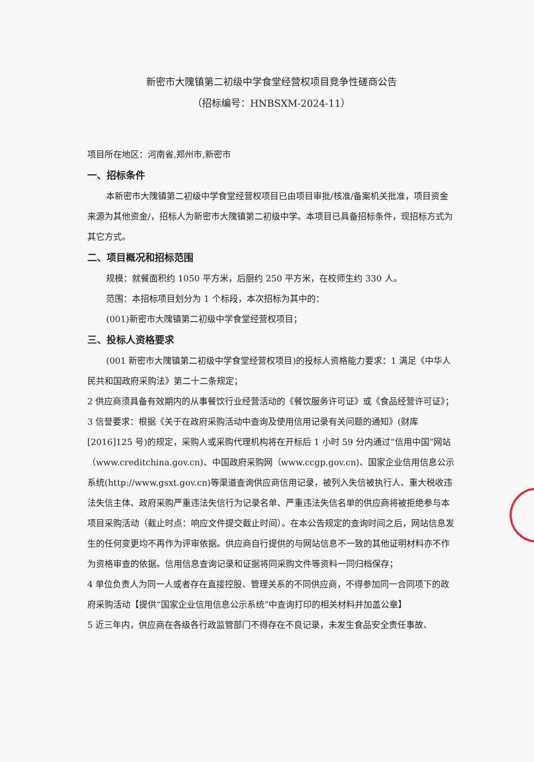新密市大隗镇第二初级中学食堂经营权项目竞争性磋商公告
（招标编号：HNBSXM-2024-11）
项目所在地区：河南省,郑州市,新密市
一、招标条件
本新密市大隗镇第二初级中学食堂经营权项目已由项目审批/核准/备案机关批准，项目资金来源为其他资金/，招标人为新密市大隗镇第二初级中学。本项目已具备招标条件，现招标方式为其它方式。
二、项目概况和招标范围
规模：就餐面积约 1050 平方米，后厨约 250 平方米，在校师生约 330 人。
范围：本招标项目划分为 1 个标段，本次招标为其中的：
(001)新密市大隗镇第二初级中学食堂经营权项目；
三、投标人资格要求
(001 新密市大隗镇第二初级中学食堂经营权项目)的投标人资格能力要求：1 满足《中华人民共和国政府采购法》第二十二条规定；
2 供应商须具备有效期内的从事餐饮行业经营活动的《餐饮服务许可证》或《食品经营许可证》；
3 信誉要求：根据《关于在政府采购活动中查询及使用信用记录有关问题的通知》(财库[2016]125 号)的规定，采购人或采购代理机构将在开标后 1 小时 59 分内通过“信用中国”网站（www.creditchina.gov.cn)、中国政府采购网（www.ccgp.gov.cn)、国家企业信用信息公示系统(http://www.gsxt.gov.cn)等渠道查询供应商信用记录，被列入失信被执行人、重大税收违法失信主体、政府采购严重违法失信行为记录名单、严重违法失信名单的供应商将被拒绝参与本项目采购活动（截止时点：响应文件提交截止时间）。在本公告规定的查询时间之后，网站信息发生的任何变更均不再作为评审依据。供应商自行提供的与网站信息不一致的其他证明材料亦不作为资格审查的依据。信用信息查询记录和证据将同采购文件等资料一同归档保存；
4 单位负责人为同一人或者存在直接控股、管理关系的不同供应商，不得参加同一合同项下的政府采购活动【提供“国家企业信用信息公示系统”中查询打印的相关材料并加盖公章】
5 近三年内，供应商在各级各行政监管部门不得存在不良记录，未发生食品安全责任事故、